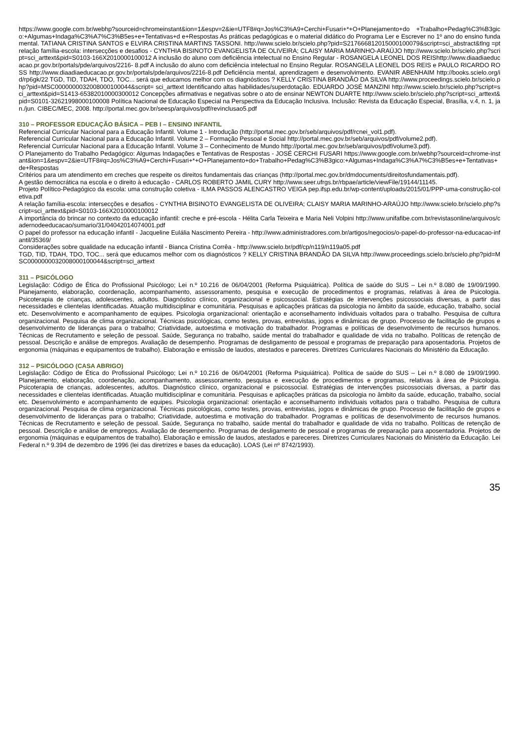https://www.google.com.br/webhp?sourceid=chromeinstant&ion=1&espv=2&ie=UTF8#q=Jos%C3%A9+Cerchi+Fusari+*+O+Planejamento+do +Trabalho+Pedag%C3%B3gico:+Algumas+Indaga%C3%A7%C3%B5es+e+Tentativas+d e+Respostas As práticas pedagógicas e o material didático do Programa Ler e Escrever no 1º ano do ensino fundamental. TATIANA CRISTINA SANTOS e ELVIRA CRISTINA MARTINS TASSONI. http://www.scielo.br/scielo.php?pid=S2176668120150001000​79&script=sci_abstract&tlng =pt relação família-escola: intersecções e desafios - CYNTHIA BISINOTO EVANGELISTA DE OLIVEIRA; CLAISY MARIA MARINHO-ARAÚJO http://www.scielo.br/scielo.php?script=sci_arttext&pid=S0103-166X2010000100012 A inclusão do aluno com deficiência intelectual no Ensino Regular - ROSANGELA LEONEL DOS REIShttp://www.diaadiaeducacao.pr.gov.br/portals/pde/arquivos/2216- 8.pdf A inclusão do aluno com deficiência intelectual no Ensino Regular. ROSANGELA LEONEL DOS REIS e PAULO RICARDO ROSS http://www.diaadiaeducacao.pr.gov.br/portals/pde/arquivos/2216-8.pdf Deficiência mental, aprendizagem e desenvolvimento. EVANIR ABENHAIM http://books.scielo.org/id/rp6gk/22 TGD, TID, TDAH, TDO, TOC... será que educamos melhor com os diagnósticos ? KELLY CRISTINA BRANDÃO DA SILVA http://www.proceedings.scielo.br/scielo.php?pid=MSC0000000032008000100044&script= sci_arttext Identificando altas habilidades/superdotação. EDUARDO JOSÉ MANZINI http://www.scielo.br/scielo.php?script=sci_arttext&pid=S1413-65382010000300012 Concepções afirmativas e negativas sobre o ato de ensinar NEWTON DUARTE http://www.scielo.br/scielo.php?script=sci_arttext&pid=S0101-32621998000100008 Política Nacional de Educação Especial na Perspectiva da Educação Inclusiva. Inclusão: Revista da Educação Especial, Brasília, v.4, n. 1, jan./jun. CIBEC/MEC, 2008. http://portal.mec.gov.br/seesp/arquivos/pdf/revinclusao5.pdf
310 – PROFESSOR EDUCAÇÃO BÁSICA – PEB I – ENSINO INFANTIL
Referencial Curricular Nacional para a Educação Infantil. Volume 1 - Introdução (http://portal.mec.gov.br/seb/arquivos/pdf/rcnei_vol1.pdf).
Referencial Curricular Nacional para a Educação Infantil. Volume 2 – Formação Pessoal e Social http://portal.mec.gov.br/seb/arquivos/pdf/volume2.pdf).
Referencial Curricular Nacional para a Educação Infantil. Volume 3 – Conhecimento de Mundo http://portal.mec.gov.br/seb/arquivos/pdf/volume3.pdf).
O Planejamento do Trabalho Pedagógico: Algumas Indagações e Tentativas de Respostas - JOSÉ CERCHI FUSARI https://www.google.com.br/webhp?sourceid=chrome-instant&ion=1&espv=2&ie=UTF8#q=Jos%C3%A9+Cerchi+Fusari+*+O+Planejamento+do+Trabalho+Pedag%C3%B3gico:+Algumas+Indaga%C3%A7%C3%B5es+e+Tentativas+de+Respostas
Critérios para um atendimento em creches que respeite os direitos fundamentais das crianças (http://portal.mec.gov.br/dmdocuments/direitosfundamentais.pdf).
A gestão democrática na escola e o direito à educação - CARLOS ROBERTO JAMIL CURY http://www.seer.ufrgs.br/rbpae/article/viewFile/19144/11145.
Projeto Político-Pedagógico da escola: uma construção coletiva - ILMA PASSOS ALENCASTRO VEIGA pep.ifsp.edu.br/wp-content/uploads/2015/01/PPP-uma-construção-coletiva.pdf
A relação família-escola: intersecções e desafios - CYNTHIA BISINOTO EVANGELISTA DE OLIVEIRA; CLAISY MARIA MARINHO-ARAÚJO http://www.scielo.br/scielo.php?script=sci_arttext&pid=S0103-166X2010000100012
A importância do brincar no contexto da educação infantil: creche e pré-escola - Hélita Carla Teixeira e Maria Neli Volpini http://www.unifafibe.com.br/revistasonline/arquivos/cadernodeeducacao/sumario/31/04042014074001.pdf
O papel do professor na educação infantil - Jacqueline Eulália Nascimento Pereira - http://www.administradores.com.br/artigos/negocios/o-papel-do-professor-na-educacao-infantil/35369/
Considerações sobre qualidade na educação infantil - Bianca Cristina Corrêa - http://www.scielo.br/pdf/cp/n119/n119a05.pdf
TGD, TID, TDAH, TDO, TOC... será que educamos melhor com os diagnósticos ? KELLY CRISTINA BRANDÃO DA SILVA http://www.proceedings.scielo.br/scielo.php?pid=MSC0000000032008000100044&script=sci_arttext
311 – PSICÓLOGO
Legislação: Código de Ética do Profissional Psicólogo; Lei n.º 10.216 de 06/04/2001 (Reforma Psiquiátrica). Política de saúde do SUS – Lei n.º 8.080 de 19/09/1990. Planejamento, elaboração, coordenação, acompanhamento, assessoramento, pesquisa e execução de procedimentos e programas, relativas à área de Psicologia. Psicoterapia de crianças, adolescentes, adultos. Diagnóstico clínico, organizacional e psicossocial. Estratégias de intervenções psicossociais diversas, a partir das necessidades e clientelas identificadas. Atuação multidisciplinar e comunitária. Pesquisas e aplicações práticas da psicologia no âmbito da saúde, educação, trabalho, social etc. Desenvolvimento e acompanhamento de equipes. Psicologia organizacional: orientação e aconselhamento individuais voltados para o trabalho. Pesquisa de cultura organizacional. Pesquisa de clima organizacional. Técnicas psicológicas, como testes, provas, entrevistas, jogos e dinâmicas de grupo. Processo de facilitação de grupos e desenvolvimento de lideranças para o trabalho; Criatividade, autoestima e motivação do trabalhador. Programas e políticas de desenvolvimento de recursos humanos. Técnicas de Recrutamento e seleção de pessoal. Saúde, Segurança no trabalho, saúde mental do trabalhador e qualidade de vida no trabalho. Políticas de retenção de pessoal. Descrição e análise de empregos. Avaliação de desempenho. Programas de desligamento de pessoal e programas de preparação para aposentadoria. Projetos de ergonomia (máquinas e equipamentos de trabalho). Elaboração e emissão de laudos, atestados e pareceres. Diretrizes Curriculares Nacionais do Ministério da Educação.
312 – PSICÓLOGO (CASA ABRIGO)
Legislação: Código de Ética do Profissional Psicólogo; Lei n.º 10.216 de 06/04/2001 (Reforma Psiquiátrica). Política de saúde do SUS – Lei n.º 8.080 de 19/09/1990. Planejamento, elaboração, coordenação, acompanhamento, assessoramento, pesquisa e execução de procedimentos e programas, relativas à área de Psicologia. Psicoterapia de crianças, adolescentes, adultos. Diagnóstico clínico, organizacional e psicossocial. Estratégias de intervenções psicossociais diversas, a partir das necessidades e clientelas identificadas. Atuação multidisciplinar e comunitária. Pesquisas e aplicações práticas da psicologia no âmbito da saúde, educação, trabalho, social etc. Desenvolvimento e acompanhamento de equipes. Psicologia organizacional: orientação e aconselhamento individuais voltados para o trabalho. Pesquisa de cultura organizacional. Pesquisa de clima organizacional. Técnicas psicológicas, como testes, provas, entrevistas, jogos e dinâmicas de grupo. Processo de facilitação de grupos e desenvolvimento de lideranças para o trabalho; Criatividade, autoestima e motivação do trabalhador. Programas e políticas de desenvolvimento de recursos humanos. Técnicas de Recrutamento e seleção de pessoal. Saúde, Segurança no trabalho, saúde mental do trabalhador e qualidade de vida no trabalho. Políticas de retenção de pessoal. Descrição e análise de empregos. Avaliação de desempenho. Programas de desligamento de pessoal e programas de preparação para aposentadoria. Projetos de ergonomia (máquinas e equipamentos de trabalho). Elaboração e emissão de laudos, atestados e pareceres. Diretrizes Curriculares Nacionais do Ministério da Educação. Lei Federal n.º 9.394 de dezembro de 1996 (lei das diretrizes e bases da educação). LOAS (Lei nº 8742/1993).
35